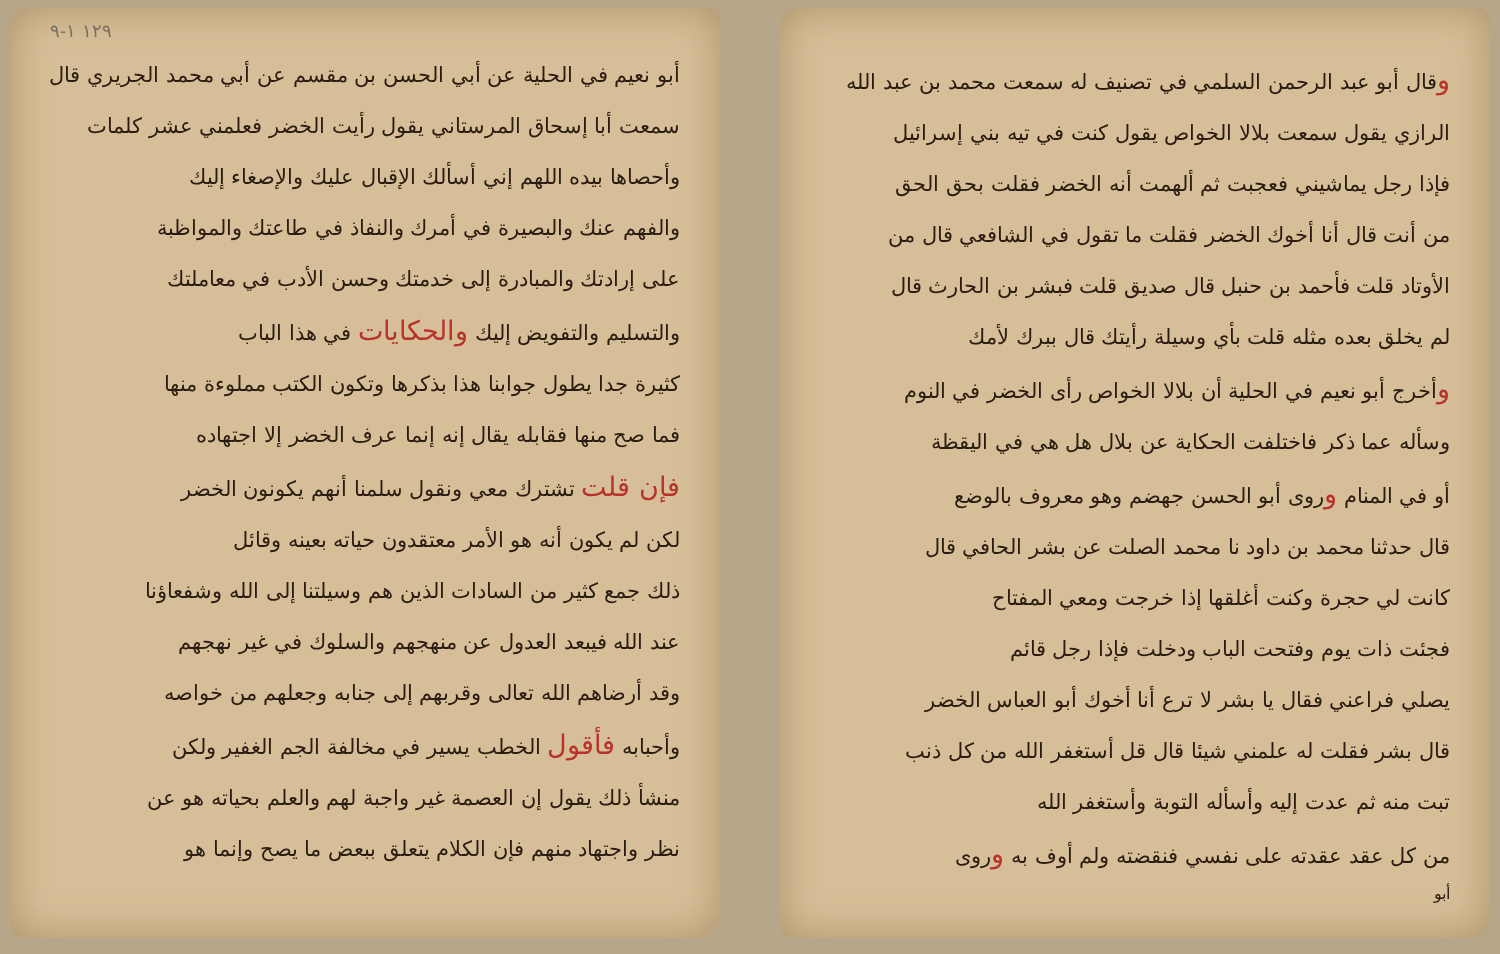وقال أبو عبد الرحمن السلمي في تصنيف له سمعت محمد بن عبد الله
الرازي يقول سمعت بلالا الخواص يقول كنت في تيه بني إسرائيل
فإذا رجل يماشيني فعجبت ثم ألهمت أنه الخضر فقلت بحق الحق
من أنت قال أنا أخوك الخضر فقلت ما تقول في الشافعي قال من
الأوتاد قلت فأحمد بن حنبل قال صديق قلت فبشر بن الحارث قال
لم يخلق بعده مثله قلت بأي وسيلة رأيتك قال ببرك لأمك
وأخرج أبو نعيم في الحلية أن بلالا الخواص رأى الخضر في النوم
وسأله عما ذكر فاختلفت الحكاية عن بلال هل هي في اليقظة
أو في المنام وروى أبو الحسن جهضم وهو معروف بالوضع
قال حدثنا محمد بن داود نا محمد الصلت عن بشر الحافي قال
كانت لي حجرة وكنت أغلقها إذا خرجت ومعي المفتاح
فجئت ذات يوم وفتحت الباب ودخلت فإذا رجل قائم
يصلي فراعني فقال يا بشر لا ترع أنا أخوك أبو العباس الخضر
قال بشر فقلت له علمني شيئا قال قل أستغفر الله من كل ذنب
تبت منه ثم عدت إليه وأسأله التوبة وأستغفر الله
من كل عقد عقدته على نفسي فنقضته ولم أوف به وروى
أبو
١٢٩ ١-٩
أبو نعيم في الحلية عن أبي الحسن بن مقسم عن أبي محمد الجريري قال
سمعت أبا إسحاق المرستاني يقول رأيت الخضر فعلمني عشر كلمات
وأحصاها بيده اللهم إني أسألك الإقبال عليك والإصغاء إليك
والفهم عنك والبصيرة في أمرك والنفاذ في طاعتك والمواظبة
على إرادتك والمبادرة إلى خدمتك وحسن الأدب في معاملتك
والتسليم والتفويض إليك والحكايات في هذا الباب
كثيرة جدا يطول جوابنا هذا بذكرها وتكون الكتب مملوءة منها
فما صح منها فقابله يقال إنه إنما عرف الخضر إلا اجتهاده
فإن قلت تشترك معي ونقول سلمنا أنهم يكونون الخضر
لكن لم يكون أنه هو الأمر معتقدون حياته بعينه وقائل
ذلك جمع كثير من السادات الذين هم وسيلتنا إلى الله وشفعاؤنا
عند الله فيبعد العدول عن منهجهم والسلوك في غير نهجهم
وقد أرضاهم الله تعالى وقربهم إلى جنابه وجعلهم من خواصه
وأحبابه فأقول الخطب يسير في مخالفة الجم الغفير ولكن
منشأ ذلك يقول إن العصمة غير واجبة لهم والعلم بحياته هو عن
نظر واجتهاد منهم فإن الكلام يتعلق ببعض ما يصح وإنما هو